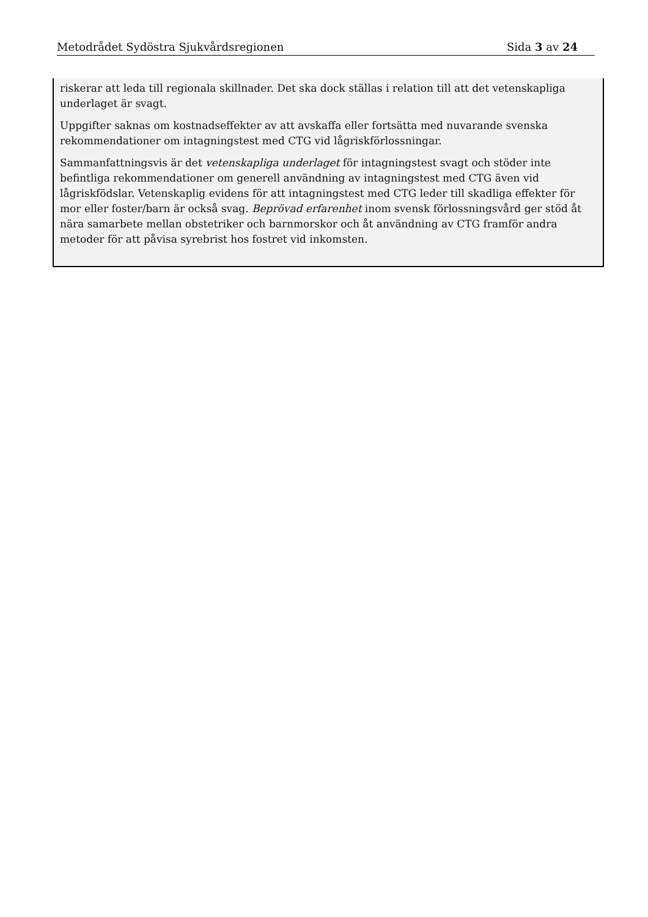Metodrådet Sydöstra Sjukvårdsregionen Sida 3 av 24
riskerar att leda till regionala skillnader. Det ska dock ställas i relation till att det vetenskapliga underlaget är svagt.
Uppgifter saknas om kostnadseffekter av att avskaffa eller fortsätta med nuvarande svenska rekommendationer om intagningstest med CTG vid lågriskförlossningar.
Sammanfattningsvis är det vetenskapliga underlaget för intagningstest svagt och stöder inte befintliga rekommendationer om generell användning av intagningstest med CTG även vid lågriskfödslar. Vetenskaplig evidens för att intagningstest med CTG leder till skadliga effekter för mor eller foster/barn är också svag. Beprövad erfarenhet inom svensk förlossningsvård ger stöd åt nära samarbete mellan obstetriker och barnmorskor och åt användning av CTG framför andra metoder för att påvisa syrebrist hos fostret vid inkomsten.